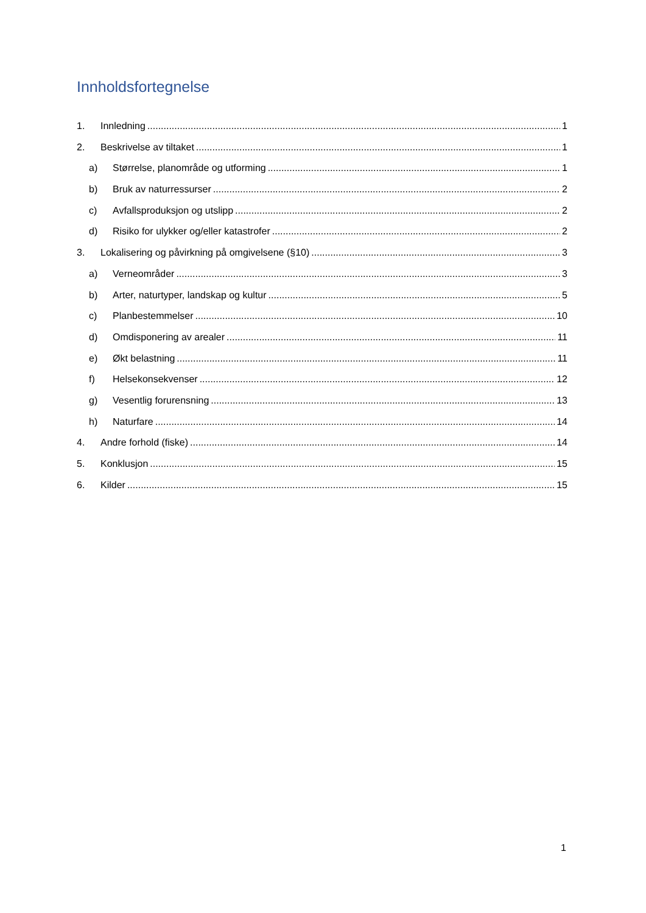Innholdsfortegnelse
1. Innledning 1
2. Beskrivelse av tiltaket 1
a) Størrelse, planområde og utforming 1
b) Bruk av naturressurser 2
c) Avfallsproduksjon og utslipp 2
d) Risiko for ulykker og/eller katastrofer 2
3. Lokalisering og påvirkning på omgivelsene (§10) 3
a) Verneområder 3
b) Arter, naturtyper, landskap og kultur 5
c) Planbestemmelser 10
d) Omdisponering av arealer 11
e) Økt belastning 11
f) Helsekonsekvenser 12
g) Vesentlig forurensning 13
h) Naturfare 14
4. Andre forhold (fiske) 14
5. Konklusjon 15
6. Kilder 15
1